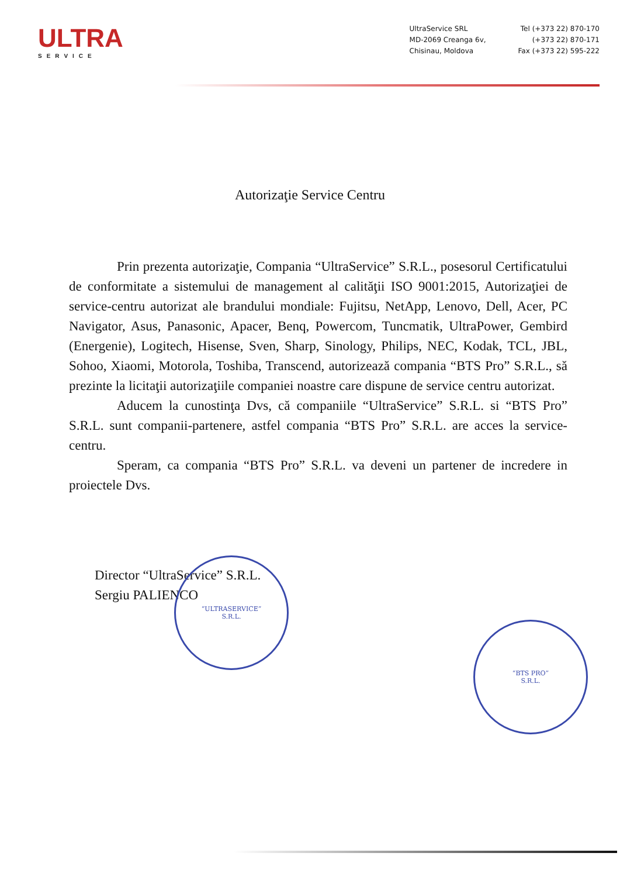ULTRA
SERVICE
UltraService SRL
MD-2069 Creanga 6v,
Chisinau, Moldova
Tel (+373 22) 870-170
(+373 22) 870-171
Fax (+373 22) 595-222
Autorizaţie Service Centru
Prin prezenta autorizaţie, Compania “UltraService” S.R.L., posesorul Certificatului de conformitate a sistemului de management al calităţii ISO 9001:2015, Autorizaţiei de service-centru autorizat ale brandului mondiale: Fujitsu, NetApp, Lenovo, Dell, Acer, PC Navigator, Asus, Panasonic, Apacer, Benq, Powercom, Tuncmatik, UltraPower, Gembird (Energenie), Logitech, Hisense, Sven, Sharp, Sinology, Philips, NEC, Kodak, TCL, JBL, Sohoo, Xiaomi, Motorola, Toshiba, Transcend, autorizează compania “BTS Pro” S.R.L., să prezinte la licitaţii autorizaţiile companiei noastre care dispune de service centru autorizat.
Aducem la cunostinţa Dvs, că companiile “UltraService” S.R.L. si “BTS Pro” S.R.L. sunt companii-partenere, astfel compania “BTS Pro” S.R.L. are acces la service-centru.
Speram, ca compania “BTS Pro” S.R.L. va deveni un partener de incredere in proiectele Dvs.
Director “UltraService” S.R.L.
Sergiu PALIENCO
“ULTRASERVICE”
S.R.L.
“BTS PRO”
S.R.L.